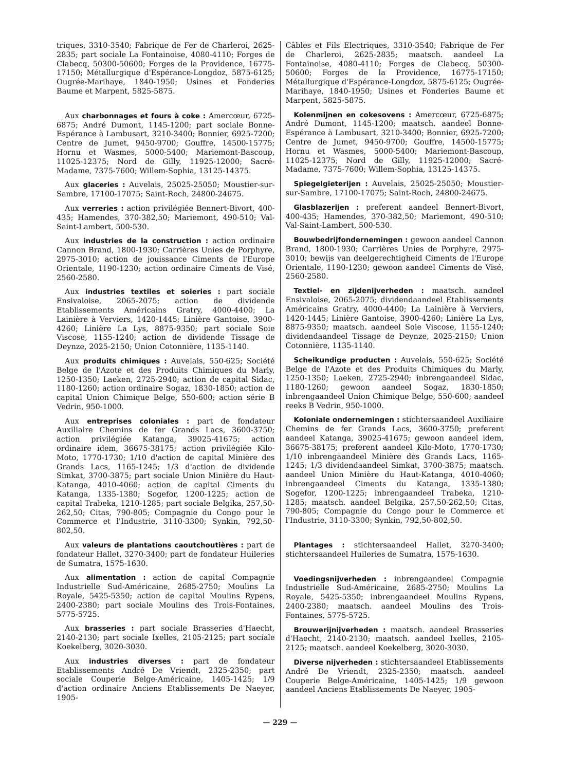triques, 3310-3540; Fabrique de Fer de Charleroi, 2625-2835; part sociale La Fontainoise, 4080-4110; Forges de Clabecq, 50300-50600; Forges de la Providence, 16775-17150; Métallurgique d'Espérance-Longdoz, 5875-6125; Ougrée-Marihaye, 1840-1950; Usines et Fonderies Baume et Marpent, 5825-5875.
Aux charbonnages et fours à coke : Amercœur, 6725-6875; André Dumont, 1145-1200; part sociale Bonne-Espérance à Lambusart, 3210-3400; Bonnier, 6925-7200; Centre de Jumet, 9450-9700; Gouffre, 14500-15775; Hornu et Wasmes, 5000-5400; Mariemont-Bascoup, 11025-12375; Nord de Gilly, 11925-12000; Sacré-Madame, 7375-7600; Willem-Sophia, 13125-14375.
Aux glaceries : Auvelais, 25025-25050; Moustier-sur-Sambre, 17100-17075; Saint-Roch, 24800-24675.
Aux verreries : action privilégiée Bennert-Bivort, 400-435; Hamendes, 370-382,50; Mariemont, 490-510; Val-Saint-Lambert, 500-530.
Aux industries de la construction : action ordinaire Cannon Brand, 1800-1930; Carrières Unies de Porphyre, 2975-3010; action de jouissance Ciments de l'Europe Orientale, 1190-1230; action ordinaire Ciments de Visé, 2560-2580.
Aux industries textiles et soieries : part sociale Ensivaloise, 2065-2075; action de dividende Etablissements Américains Gratry, 4000-4400; La Lainière à Verviers, 1420-1445; Linière Gantoise, 3900-4260; Linière La Lys, 8875-9350; part sociale Soie Viscose, 1155-1240; action de dividende Tissage de Deynze, 2025-2150; Union Cotonnière, 1135-1140.
Aux produits chimiques : Auvelais, 550-625; Société Belge de l'Azote et des Produits Chimiques du Marly, 1250-1350; Laeken, 2725-2940; action de capital Sidac, 1180-1260; action ordinaire Sogaz, 1830-1850; action de capital Union Chimique Belge, 550-600; action série B Vedrin, 950-1000.
Aux entreprises coloniales : part de fondateur Auxiliaire Chemins de fer Grands Lacs, 3600-3750; action privilégiée Katanga, 39025-41675; action ordinaire idem, 36675-38175; action privilégiée Kilo-Moto, 1770-1730; 1/10 d'action de capital Minière des Grands Lacs, 1165-1245; 1/3 d'action de dividende Simkat, 3700-3875; part sociale Union Minière du Haut-Katanga, 4010-4060; action de capital Ciments du Katanga, 1335-1380; Sogefor, 1200-1225; action de capital Trabeka, 1210-1285; part sociale Belgika, 257,50-262,50; Citas, 790-805; Compagnie du Congo pour le Commerce et l'Industrie, 3110-3300; Synkin, 792,50-802,50.
Aux valeurs de plantations caoutchoutières : part de fondateur Hallet, 3270-3400; part de fondateur Huileries de Sumatra, 1575-1630.
Aux alimentation : action de capital Compagnie Industrielle Sud-Américaine, 2685-2750; Moulins La Royale, 5425-5350; action de capital Moulins Rypens, 2400-2380; part sociale Moulins des Trois-Fontaines, 5775-5725.
Aux brasseries : part sociale Brasseries d'Haecht, 2140-2130; part sociale Ixelles, 2105-2125; part sociale Koekelberg, 3020-3030.
Aux industries diverses : part de fondateur Etablissements André De Vriendt, 2325-2350; part sociale Couperie Belge-Américaine, 1405-1425; 1/9 d'action ordinaire Anciens Etablissements De Naeyer, 1905-
Câbles et Fils Electriques, 3310-3540; Fabrique de Fer de Charleroi, 2625-2835; maatsch. aandeel La Fontainoise, 4080-4110; Forges de Clabecq, 50300-50600; Forges de la Providence, 16775-17150; Métallurgique d'Espérance-Longdoz, 5875-6125; Ougrée-Marihaye, 1840-1950; Usines et Fonderies Baume et Marpent, 5825-5875.
Kolenmijnen en cokesovens : Amercœur, 6725-6875; André Dumont, 1145-1200; maatsch. aandeel Bonne-Espérance à Lambusart, 3210-3400; Bonnier, 6925-7200; Centre de Jumet, 9450-9700; Gouffre, 14500-15775; Hornu et Wasmes, 5000-5400; Mariemont-Bascoup, 11025-12375; Nord de Gilly, 11925-12000; Sacré-Madame, 7375-7600; Willem-Sophia, 13125-14375.
Spiegelgieterijen : Auvelais, 25025-25050; Moustier-sur-Sambre, 17100-17075; Saint-Roch, 24800-24675.
Glasblazerijen : preferent aandeel Bennert-Bivort, 400-435; Hamendes, 370-382,50; Mariemont, 490-510; Val-Saint-Lambert, 500-530.
Bouwbedrijfondernemingen : gewoon aandeel Cannon Brand, 1800-1930; Carrières Unies de Porphyre, 2975-3010; bewijs van deelgerechtigheid Ciments de l'Europe Orientale, 1190-1230; gewoon aandeel Ciments de Visé, 2560-2580.
Textiel- en zijdenijverheden : maatsch. aandeel Ensivaloise, 2065-2075; dividendaandeel Etablissements Américains Gratry, 4000-4400; La Lainière à Verviers, 1420-1445; Linière Gantoise, 3900-4260; Linière La Lys, 8875-9350; maatsch. aandeel Soie Viscose, 1155-1240; dividendaandeel Tissage de Deynze, 2025-2150; Union Cotonnière, 1135-1140.
Scheikundige producten : Auvelais, 550-625; Société Belge de l'Azote et des Produits Chimiques du Marly, 1250-1350; Laeken, 2725-2940; inbrengaandeel Sidac, 1180-1260; gewoon aandeel Sogaz, 1830-1850; inbrengaandeel Union Chimique Belge, 550-600; aandeel reeks B Vedrin, 950-1000.
Koloniale ondernemingen : stichtersaandeel Auxiliaire Chemins de fer Grands Lacs, 3600-3750; preferent aandeel Katanga, 39025-41675; gewoon aandeel idem, 36675-38175; preferent aandeel Kilo-Moto, 1770-1730; 1/10 inbrengaandeel Minière des Grands Lacs, 1165-1245; 1/3 dividendaandeel Simkat, 3700-3875; maatsch. aandeel Union Minière du Haut-Katanga, 4010-4060; inbrengaandeel Ciments du Katanga, 1335-1380; Sogefor, 1200-1225; inbrengaandeel Trabeka, 1210-1285; maatsch. aandeel Belgika, 257,50-262,50; Citas, 790-805; Compagnie du Congo pour le Commerce et l'Industrie, 3110-3300; Synkin, 792,50-802,50.
Plantages : stichtersaandeel Hallet, 3270-3400; stichtersaandeel Huileries de Sumatra, 1575-1630.
Voedingsnijverheden : inbrengaandeel Compagnie Industrielle Sud-Américaine, 2685-2750; Moulins La Royale, 5425-5350; inbrengaandeel Moulins Rypens, 2400-2380; maatsch. aandeel Moulins des Trois-Fontaines, 5775-5725.
Brouwerijnijverheden : maatsch. aandeel Brasseries d'Haecht, 2140-2130; maatsch. aandeel Ixelles, 2105-2125; maatsch. aandeel Koekelberg, 3020-3030.
Diverse nijverheden : stichtersaandeel Etablissements André De Vriendt, 2325-2350; maatsch. aandeel Couperie Belge-Américaine, 1405-1425; 1/9 gewoon aandeel Anciens Etablissements De Naeyer, 1905-
— 229 —